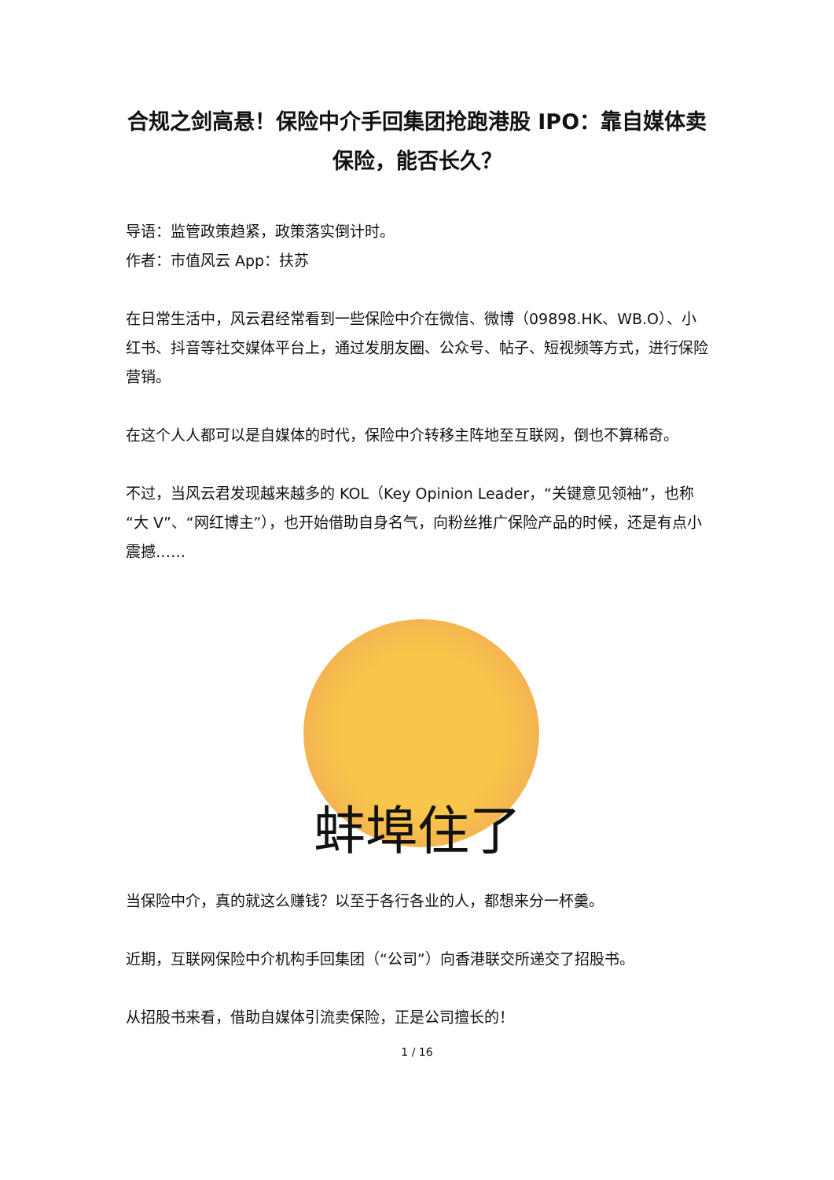合规之剑高悬！保险中介手回集团抢跑港股 IPO：靠自媒体卖保险，能否长久？
导语：监管政策趋紧，政策落实倒计时。
作者：市值风云 App：扶苏
在日常生活中，风云君经常看到一些保险中介在微信、微博（09898.HK、WB.O）、小红书、抖音等社交媒体平台上，通过发朋友圈、公众号、帖子、短视频等方式，进行保险营销。
在这个人人都可以是自媒体的时代，保险中介转移主阵地至互联网，倒也不算稀奇。
不过，当风云君发现越来越多的 KOL（Key Opinion Leader，“关键意见领袖”，也称“大 V”、“网红博主”），也开始借助自身名气，向粉丝推广保险产品的时候，还是有点小震撼……
蚌埠住了
当保险中介，真的就这么赚钱？以至于各行各业的人，都想来分一杯羹。
近期，互联网保险中介机构手回集团（“公司”）向香港联交所递交了招股书。
从招股书来看，借助自媒体引流卖保险，正是公司擅长的！
1 / 16